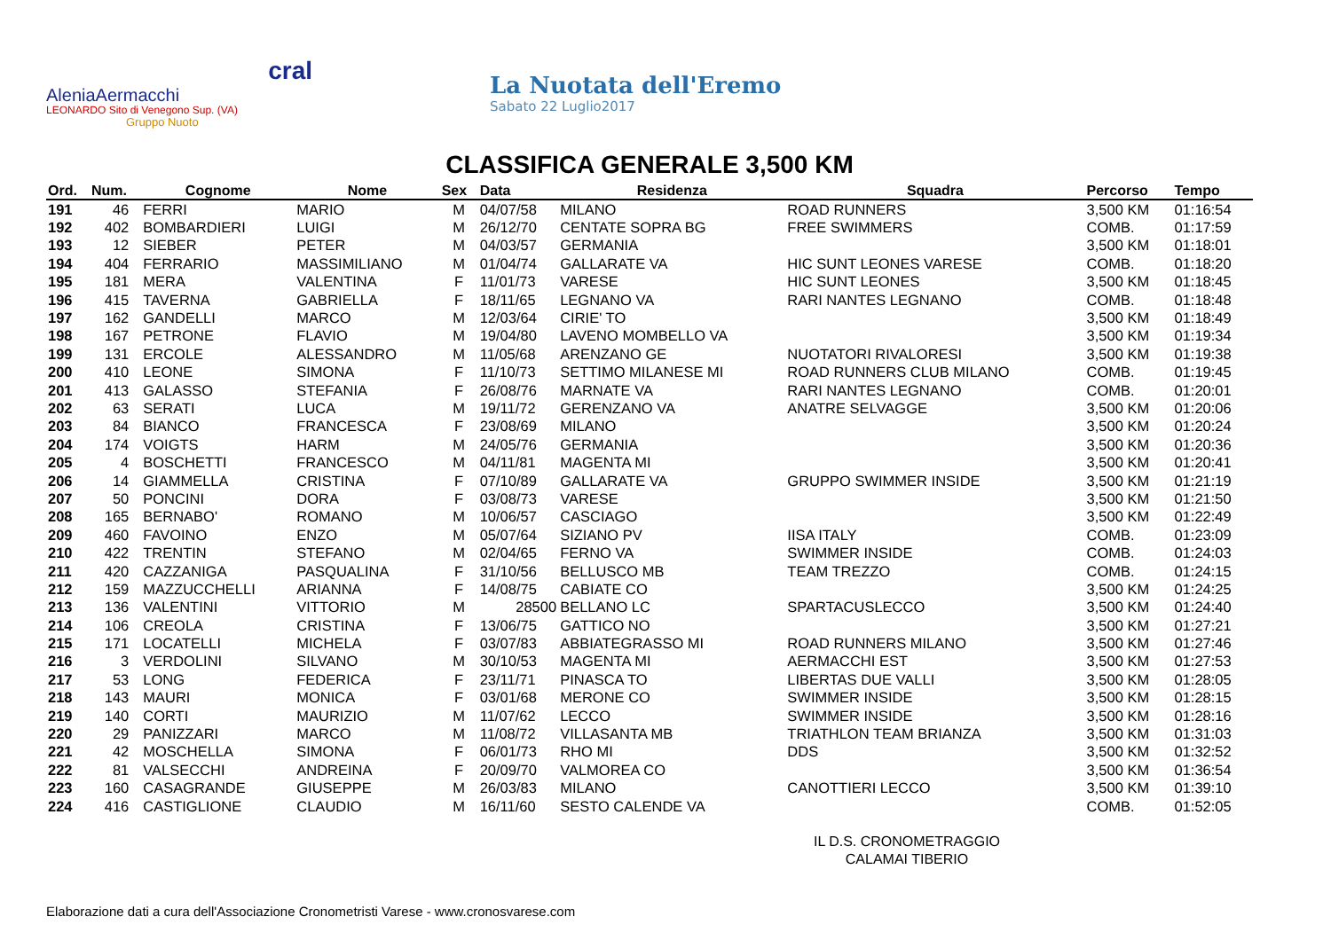cral
AleniaAermacchi
LEONARDO Sito di Venegono Sup. (VA)
Gruppo Nuoto
La Nuotata dell'Eremo
Sabato 22 Luglio2017
CLASSIFICA GENERALE 3,500 KM
| Ord. | Num. | Cognome | Nome | Sex | Data | Residenza | Squadra | Percorso | Tempo |
| --- | --- | --- | --- | --- | --- | --- | --- | --- | --- |
| 191 | 46 | FERRI | MARIO | M | 04/07/58 | MILANO | ROAD RUNNERS | 3,500 KM | 01:16:54 |
| 192 | 402 | BOMBARDIERI | LUIGI | M | 26/12/70 | CENTATE SOPRA BG | FREE SWIMMERS | COMB. | 01:17:59 |
| 193 | 12 | SIEBER | PETER | M | 04/03/57 | GERMANIA | | 3,500 KM | 01:18:01 |
| 194 | 404 | FERRARIO | MASSIMILIANO | M | 01/04/74 | GALLARATE VA | HIC SUNT LEONES VARESE | COMB. | 01:18:20 |
| 195 | 181 | MERA | VALENTINA | F | 11/01/73 | VARESE | HIC SUNT LEONES | 3,500 KM | 01:18:45 |
| 196 | 415 | TAVERNA | GABRIELLA | F | 18/11/65 | LEGNANO VA | RARI NANTES LEGNANO | COMB. | 01:18:48 |
| 197 | 162 | GANDELLI | MARCO | M | 12/03/64 | CIRIE' TO | | 3,500 KM | 01:18:49 |
| 198 | 167 | PETRONE | FLAVIO | M | 19/04/80 | LAVENO MOMBELLO VA | | 3,500 KM | 01:19:34 |
| 199 | 131 | ERCOLE | ALESSANDRO | M | 11/05/68 | ARENZANO GE | NUOTATORI RIVALORESI | 3,500 KM | 01:19:38 |
| 200 | 410 | LEONE | SIMONA | F | 11/10/73 | SETTIMO MILANESE MI | ROAD RUNNERS CLUB MILANO | COMB. | 01:19:45 |
| 201 | 413 | GALASSO | STEFANIA | F | 26/08/76 | MARNATE VA | RARI NANTES LEGNANO | COMB. | 01:20:01 |
| 202 | 63 | SERATI | LUCA | M | 19/11/72 | GERENZANO VA | ANATRE SELVAGGE | 3,500 KM | 01:20:06 |
| 203 | 84 | BIANCO | FRANCESCA | F | 23/08/69 | MILANO | | 3,500 KM | 01:20:24 |
| 204 | 174 | VOIGTS | HARM | M | 24/05/76 | GERMANIA | | 3,500 KM | 01:20:36 |
| 205 | 4 | BOSCHETTI | FRANCESCO | M | 04/11/81 | MAGENTA MI | | 3,500 KM | 01:20:41 |
| 206 | 14 | GIAMMELLA | CRISTINA | F | 07/10/89 | GALLARATE VA | GRUPPO SWIMMER INSIDE | 3,500 KM | 01:21:19 |
| 207 | 50 | PONCINI | DORA | F | 03/08/73 | VARESE | | 3,500 KM | 01:21:50 |
| 208 | 165 | BERNABO' | ROMANO | M | 10/06/57 | CASCIAGO | | 3,500 KM | 01:22:49 |
| 209 | 460 | FAVOINO | ENZO | M | 05/07/64 | SIZIANO PV | IISA ITALY | COMB. | 01:23:09 |
| 210 | 422 | TRENTIN | STEFANO | M | 02/04/65 | FERNO VA | SWIMMER INSIDE | COMB. | 01:24:03 |
| 211 | 420 | CAZZANIGA | PASQUALINA | F | 31/10/56 | BELLUSCO MB | TEAM TREZZO | COMB. | 01:24:15 |
| 212 | 159 | MAZZUCCHELLI | ARIANNA | F | 14/08/75 | CABIATE CO | | 3,500 KM | 01:24:25 |
| 213 | 136 | VALENTINI | VITTORIO | M | 28500 | BELLANO LC | SPARTACUSLECCO | 3,500 KM | 01:24:40 |
| 214 | 106 | CREOLA | CRISTINA | F | 13/06/75 | GATTICO NO | | 3,500 KM | 01:27:21 |
| 215 | 171 | LOCATELLI | MICHELA | F | 03/07/83 | ABBIATEGRASSO MI | ROAD RUNNERS MILANO | 3,500 KM | 01:27:46 |
| 216 | 3 | VERDOLINI | SILVANO | M | 30/10/53 | MAGENTA MI | AERMACCHI EST | 3,500 KM | 01:27:53 |
| 217 | 53 | LONG | FEDERICA | F | 23/11/71 | PINASCA TO | LIBERTAS DUE VALLI | 3,500 KM | 01:28:05 |
| 218 | 143 | MAURI | MONICA | F | 03/01/68 | MERONE CO | SWIMMER INSIDE | 3,500 KM | 01:28:15 |
| 219 | 140 | CORTI | MAURIZIO | M | 11/07/62 | LECCO | SWIMMER INSIDE | 3,500 KM | 01:28:16 |
| 220 | 29 | PANIZZARI | MARCO | M | 11/08/72 | VILLASANTA MB | TRIATHLON TEAM BRIANZA | 3,500 KM | 01:31:03 |
| 221 | 42 | MOSCHELLA | SIMONA | F | 06/01/73 | RHO MI | DDS | 3,500 KM | 01:32:52 |
| 222 | 81 | VALSECCHI | ANDREINA | F | 20/09/70 | VALMOREA CO | | 3,500 KM | 01:36:54 |
| 223 | 160 | CASAGRANDE | GIUSEPPE | M | 26/03/83 | MILANO | CANOTTIERI LECCO | 3,500 KM | 01:39:10 |
| 224 | 416 | CASTIGLIONE | CLAUDIO | M | 16/11/60 | SESTO CALENDE VA | | COMB. | 01:52:05 |
IL D.S. CRONOMETRAGGIO
CALAMAI TIBERIO
Elaborazione dati a cura dell'Associazione Cronometristi Varese - www.cronosvarese.com